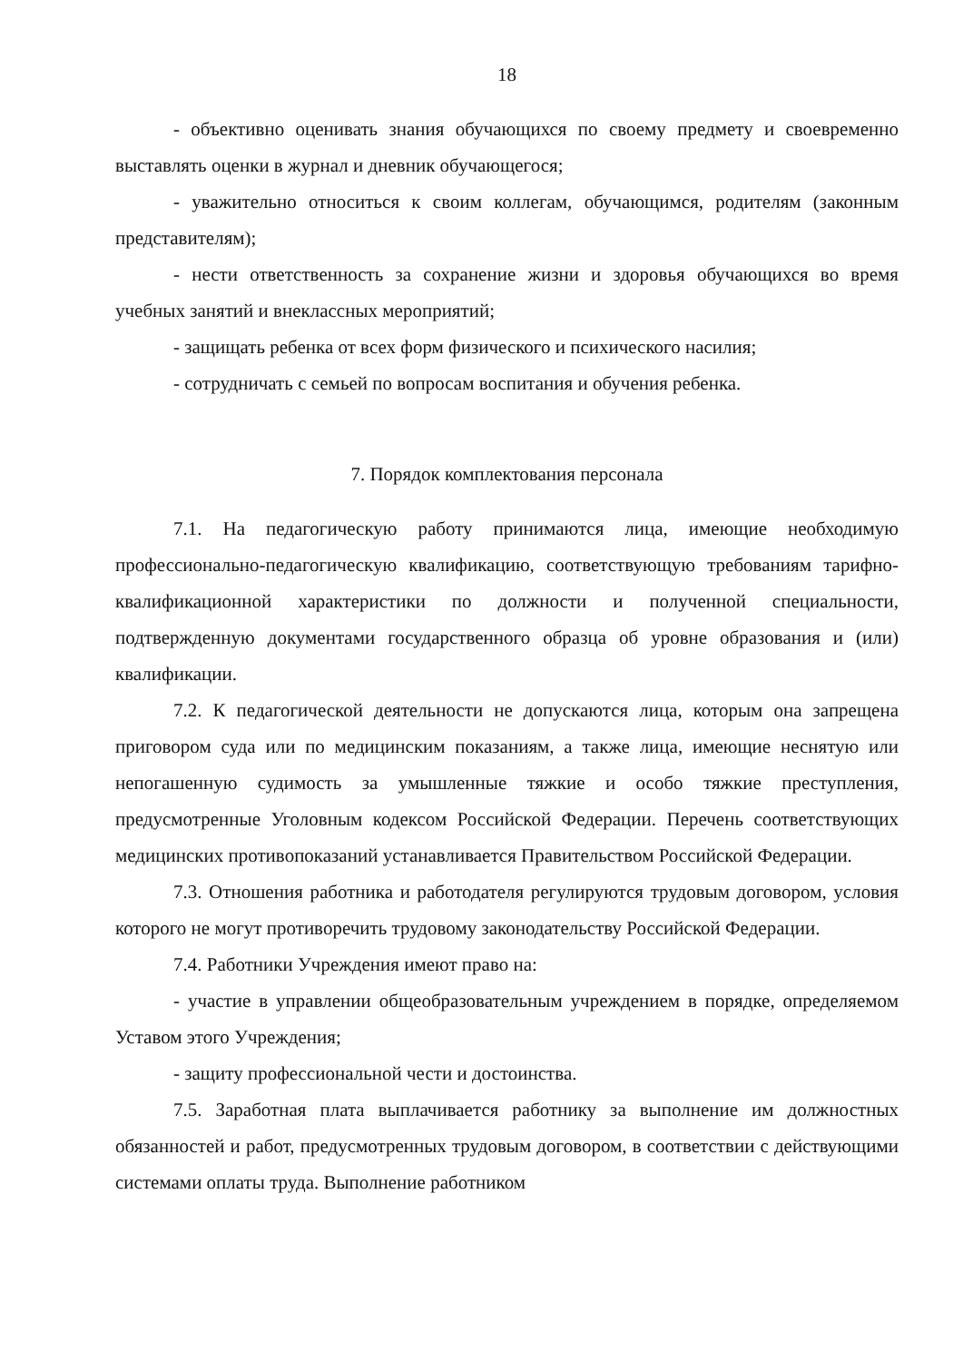18
- объективно оценивать знания обучающихся по своему предмету и своевременно выставлять оценки в журнал и дневник обучающегося;
- уважительно относиться к своим коллегам, обучающимся, родителям (законным представителям);
- нести ответственность за сохранение жизни и здоровья обучающихся во время учебных занятий и внеклассных мероприятий;
- защищать ребенка от всех форм физического и психического насилия;
- сотрудничать с семьей по вопросам воспитания и обучения ребенка.
7. Порядок комплектования персонала
7.1. На педагогическую работу принимаются лица, имеющие необходимую профессионально-педагогическую квалификацию, соответствующую требованиям тарифно-квалификационной характеристики по должности и полученной специальности, подтвержденную документами государственного образца об уровне образования и (или) квалификации.
7.2. К педагогической деятельности не допускаются лица, которым она запрещена приговором суда или по медицинским показаниям, а также лица, имеющие неснятую или непогашенную судимость за умышленные тяжкие и особо тяжкие преступления, предусмотренные Уголовным кодексом Российской Федерации. Перечень соответствующих медицинских противопоказаний устанавливается Правительством Российской Федерации.
7.3. Отношения работника и работодателя регулируются трудовым договором, условия которого не могут противоречить трудовому законодательству Российской Федерации.
7.4. Работники Учреждения имеют право на:
- участие в управлении общеобразовательным учреждением в порядке, определяемом Уставом этого Учреждения;
- защиту профессиональной чести и достоинства.
7.5. Заработная плата выплачивается работнику за выполнение им должностных обязанностей и работ, предусмотренных трудовым договором, в соответствии с действующими системами оплаты труда. Выполнение работником